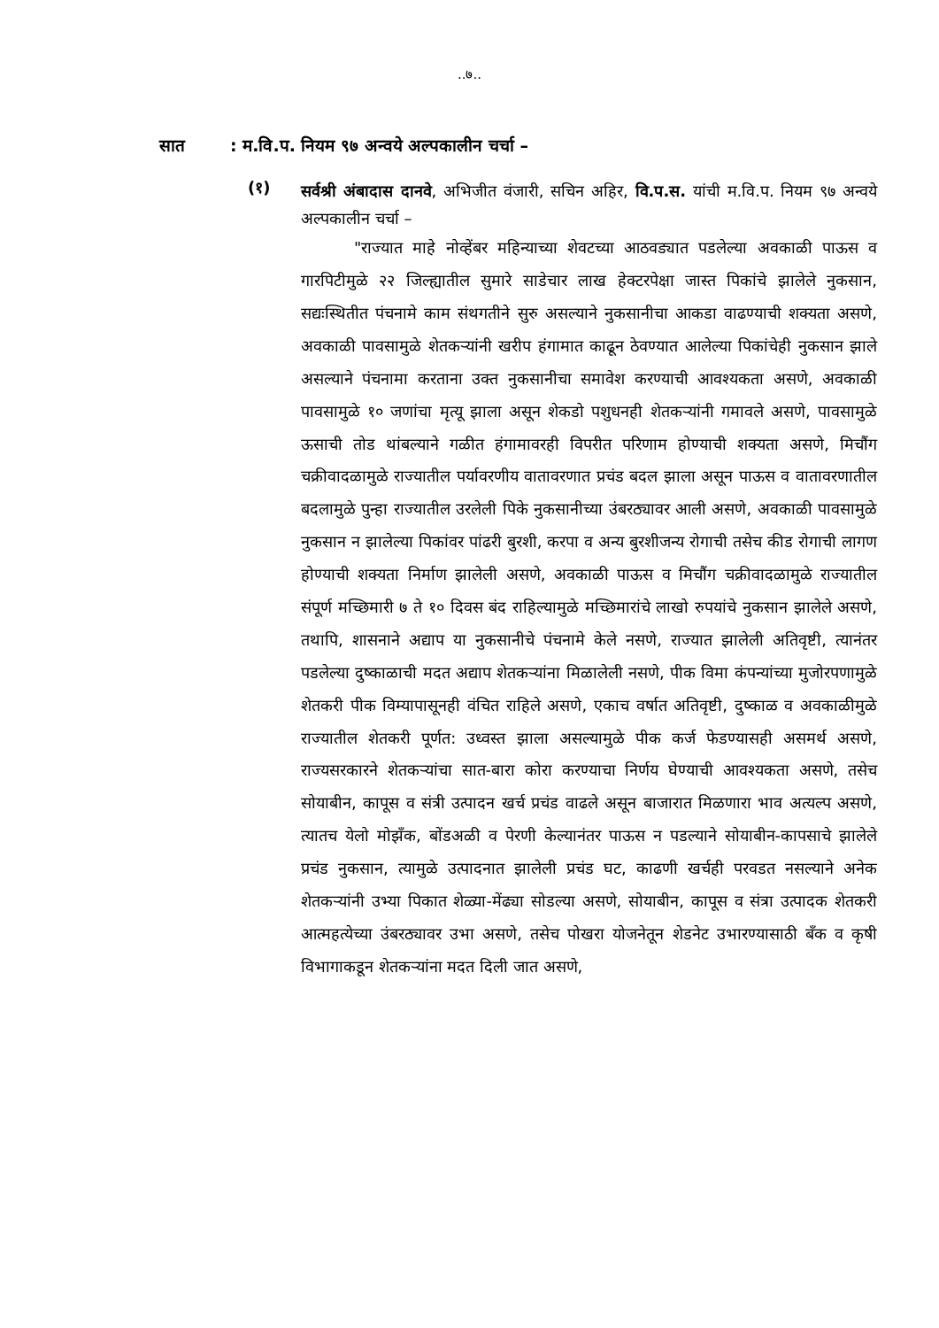..७..
सात: म.वि.प. नियम ९७ अन्वये अल्पकालीन चर्चा –
(१)
सर्वश्री अंबादास दानवे, अभिजीत वंजारी, सचिन अहिर, वि.प.स. यांची म.वि.प. नियम ९७ अन्वये अल्पकालीन चर्चा –
"राज्यात माहे नोव्हेंबर महिन्याच्या शेवटच्या आठवड्यात पडलेल्या अवकाळी पाऊस व गारपिटीमुळे २२ जिल्ह्यातील सुमारे साडेचार लाख हेक्टरपेक्षा जास्त पिकांचे झालेले नुकसान, सद्यःस्थितीत पंचनामे काम संथगतीने सुरु असल्याने नुकसानीचा आकडा वाढण्याची शक्यता असणे, अवकाळी पावसामुळे शेतकऱ्यांनी खरीप हंगामात काढून ठेवण्यात आलेल्या पिकांचेही नुकसान झाले असल्याने पंचनामा करताना उक्त नुकसानीचा समावेश करण्याची आवश्यकता असणे, अवकाळी पावसामुळे १० जणांचा मृत्यू झाला असून शेकडो पशुधनही शेतकऱ्यांनी गमावले असणे, पावसामुळे ऊसाची तोड थांबल्याने गळीत हंगामावरही विपरीत परिणाम होण्याची शक्यता असणे, मिचौंग चक्रीवादळामुळे राज्यातील पर्यावरणीय वातावरणात प्रचंड बदल झाला असून पाऊस व वातावरणातील बदलामुळे पुन्हा राज्यातील उरलेली पिके नुकसानीच्या उंबरठ्यावर आली असणे, अवकाळी पावसामुळे नुकसान न झालेल्या पिकांवर पांढरी बुरशी, करपा व अन्य बुरशीजन्य रोगाची तसेच कीड रोगाची लागण होण्याची शक्यता निर्माण झालेली असणे, अवकाळी पाऊस व मिचौंग चक्रीवादळामुळे राज्यातील संपूर्ण मच्छिमारी ७ ते १० दिवस बंद राहिल्यामुळे मच्छिमारांचे लाखो रुपयांचे नुकसान झालेले असणे, तथापि, शासनाने अद्याप या नुकसानीचे पंचनामे केले नसणे, राज्यात झालेली अतिवृष्टी, त्यानंतर पडलेल्या दुष्काळाची मदत अद्याप शेतकऱ्यांना मिळालेली नसणे, पीक विमा कंपन्यांच्या मुजोरपणामुळे शेतकरी पीक विम्यापासूनही वंचित राहिले असणे, एकाच वर्षात अतिवृष्टी, दुष्काळ व अवकाळीमुळे राज्यातील शेतकरी पूर्णत: उध्वस्त झाला असल्यामुळे पीक कर्ज फेडण्यासही असमर्थ असणे, राज्यसरकारने शेतकऱ्यांचा सात-बारा कोरा करण्याचा निर्णय घेण्याची आवश्यकता असणे, तसेच सोयाबीन, कापूस व संत्री उत्पादन खर्च प्रचंड वाढले असून बाजारात मिळणारा भाव अत्यल्प असणे, त्यातच येलो मोझॅंक, बोंडअळी व पेरणी केल्यानंतर पाऊस न पडल्याने सोयाबीन-कापसाचे झालेले प्रचंड नुकसान, त्यामुळे उत्पादनात झालेली प्रचंड घट, काढणी खर्चही परवडत नसल्याने अनेक शेतकऱ्यांनी उभ्या पिकात शेळ्या-मेंढ्या सोडल्या असणे, सोयाबीन, कापूस व संत्रा उत्पादक शेतकरी आत्महत्येच्या उंबरठ्यावर उभा असणे, तसेच पोखरा योजनेतून शेडनेट उभारण्यासाठी बँक व कृषी विभागाकडून शेतकऱ्यांना मदत दिली जात असणे,